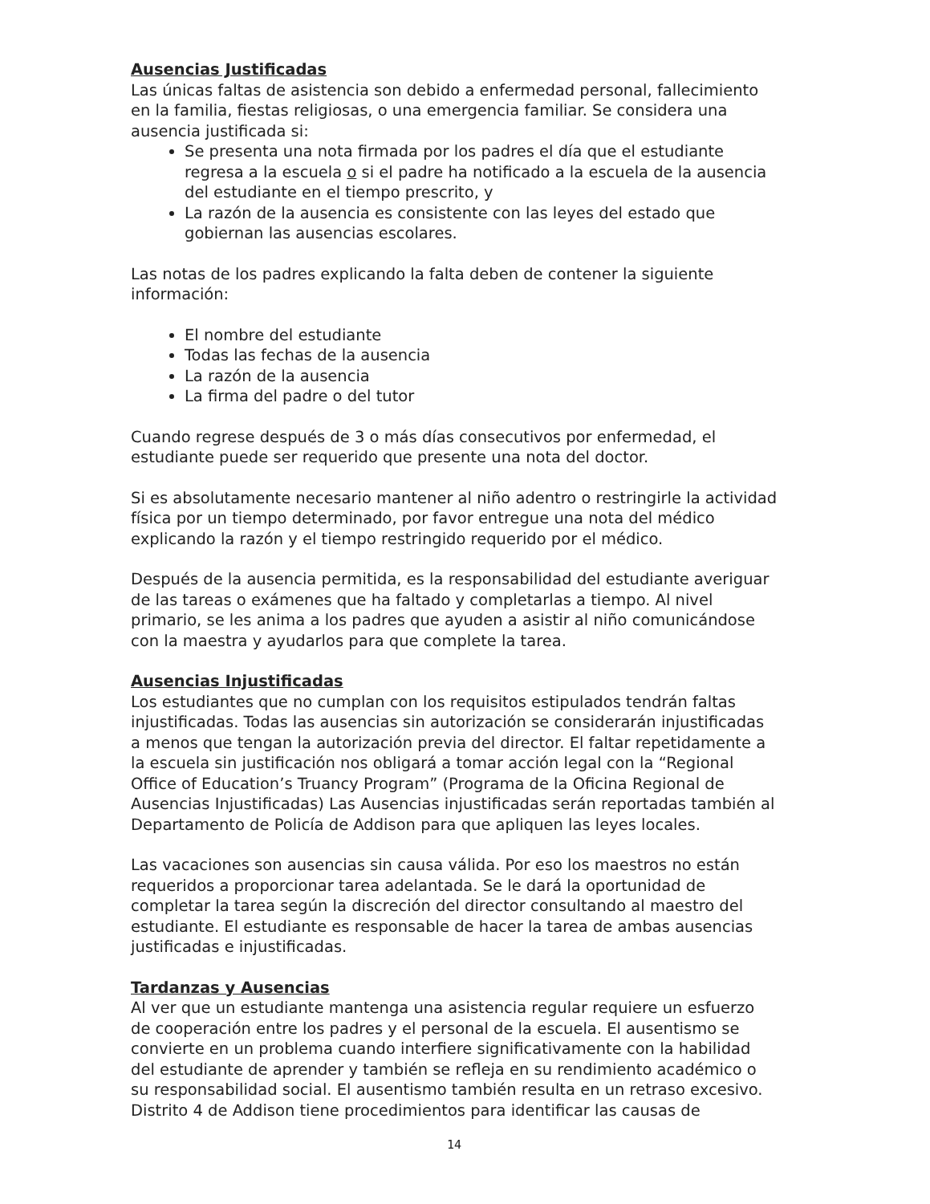Ausencias Justificadas
Las únicas faltas de asistencia son debido a enfermedad personal, fallecimiento en la familia, fiestas religiosas, o una emergencia familiar. Se considera una ausencia justificada si:
Se presenta una nota firmada por los padres el día que el estudiante regresa a la escuela o si el padre ha notificado a la escuela de la ausencia del estudiante en el tiempo prescrito, y
La razón de la ausencia es consistente con las leyes del estado que gobiernan las ausencias escolares.
Las notas de los padres explicando la falta deben de contener la siguiente información:
El nombre del estudiante
Todas las fechas de la ausencia
La razón de la ausencia
La firma del padre o del tutor
Cuando regrese después de 3 o más días consecutivos por enfermedad, el estudiante puede ser requerido que presente una nota del doctor.
Si es absolutamente necesario mantener al niño adentro o restringirle la actividad física por un tiempo determinado, por favor entregue una nota del médico explicando la razón y el tiempo restringido requerido por el médico.
Después de la ausencia permitida, es la responsabilidad del estudiante averiguar de las tareas o exámenes que ha faltado y completarlas a tiempo. Al nivel primario, se les anima a los padres que ayuden a asistir al niño comunicándose con la maestra y ayudarlos para que complete la tarea.
Ausencias Injustificadas
Los estudiantes que no cumplan con los requisitos estipulados tendrán faltas injustificadas. Todas las ausencias sin autorización se considerarán injustificadas a menos que tengan la autorización previa del director. El faltar repetidamente a la escuela sin justificación nos obligará a tomar acción legal con la “Regional Office of Education’s Truancy Program” (Programa de la Oficina Regional de Ausencias Injustificadas) Las Ausencias injustificadas serán reportadas también al Departamento de Policía de Addison para que apliquen las leyes locales.
Las vacaciones son ausencias sin causa válida. Por eso los maestros no están requeridos a proporcionar tarea adelantada. Se le dará la oportunidad de completar la tarea según la discreción del director consultando al maestro del estudiante. El estudiante es responsable de hacer la tarea de ambas ausencias justificadas e injustificadas.
Tardanzas y Ausencias
Al ver que un estudiante mantenga una asistencia regular requiere un esfuerzo de cooperación entre los padres y el personal de la escuela. El ausentismo se convierte en un problema cuando interfiere significativamente con la habilidad del estudiante de aprender y también se refleja en su rendimiento académico o su responsabilidad social. El ausentismo también resulta en un retraso excesivo. Distrito 4 de Addison tiene procedimientos para identificar las causas de
14